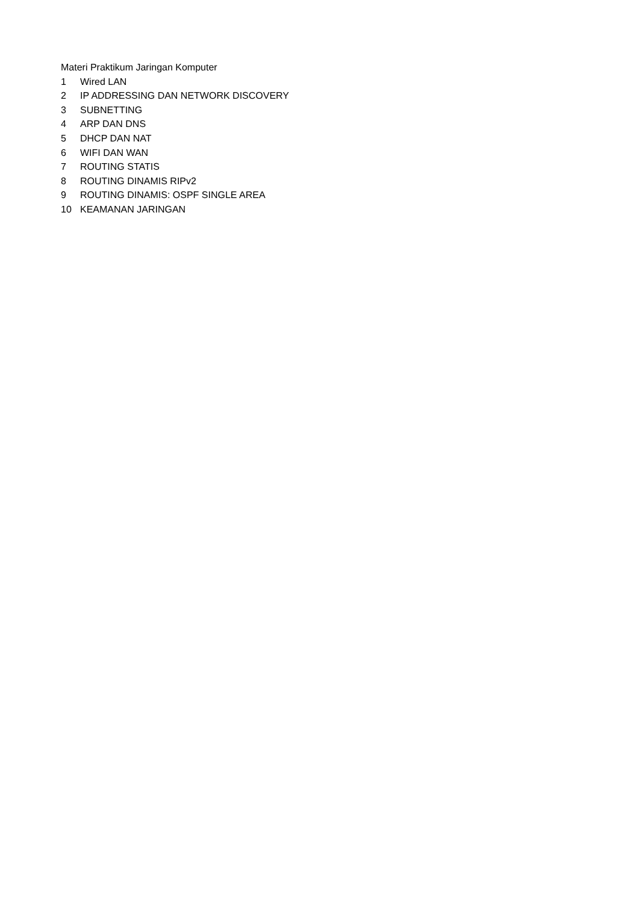| Materi Praktikum Jaringan Komputer | |
| 1 | Wired LAN |
| 2 | IP ADDRESSING DAN NETWORK DISCOVERY |
| 3 | SUBNETTING |
| 4 | ARP DAN DNS |
| 5 | DHCP DAN NAT |
| 6 | WIFI DAN WAN |
| 7 | ROUTING STATIS |
| 8 | ROUTING DINAMIS RIPv2 |
| 9 | ROUTING DINAMIS: OSPF SINGLE AREA |
| 10 | KEAMANAN JARINGAN |